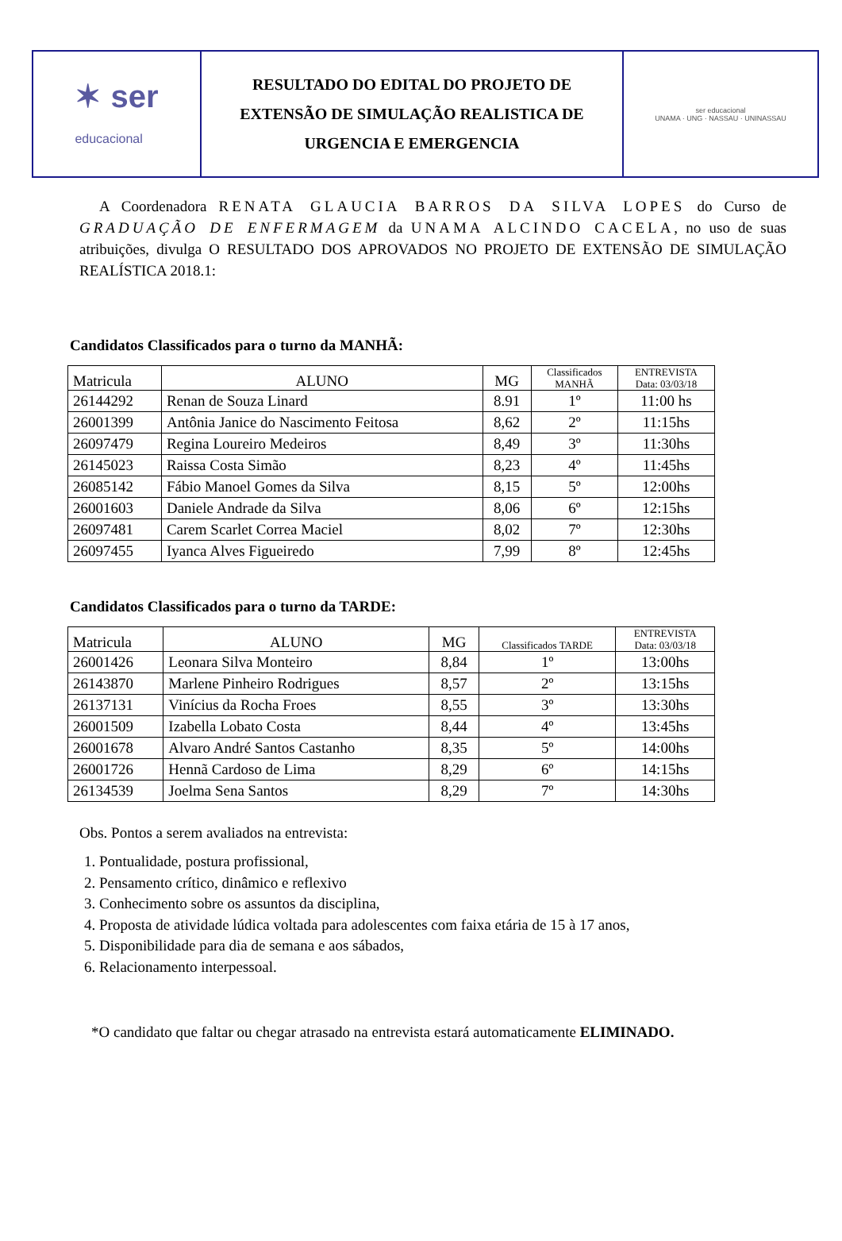✶ ser
educacional
RESULTADO DO EDITAL DO PROJETO DE
EXTENSÃO DE SIMULAÇÃO REALISTICA DE
URGENCIA E EMERGENCIA
ser educacional
UNAMA · UNG · NASSAU · UNINASSAU
A Coordenadora RENATA GLAUCIA BARROS DA SILVA LOPES do Curso de GRADUAÇÃO DE ENFERMAGEM da UNAMA ALCINDO CACELA, no uso de suas atribuições, divulga O RESULTADO DOS APROVADOS NO PROJETO DE EXTENSÃO DE SIMULAÇÃO REALÍSTICA 2018.1:
Candidatos Classificados para o turno da MANHÃ:
| Matricula | ALUNO | MG | Classificados MANHÃ | ENTREVISTA Data: 03/03/18 |
| --- | --- | --- | --- | --- |
| 26144292 | Renan de Souza Linard | 8.91 | 1º | 11:00 hs |
| 26001399 | Antônia Janice do Nascimento Feitosa | 8,62 | 2º | 11:15hs |
| 26097479 | Regina Loureiro Medeiros | 8,49 | 3º | 11:30hs |
| 26145023 | Raissa Costa Simão | 8,23 | 4º | 11:45hs |
| 26085142 | Fábio Manoel Gomes da Silva | 8,15 | 5º | 12:00hs |
| 26001603 | Daniele Andrade da Silva | 8,06 | 6º | 12:15hs |
| 26097481 | Carem Scarlet Correa Maciel | 8,02 | 7º | 12:30hs |
| 26097455 | Iyanca Alves Figueiredo | 7,99 | 8º | 12:45hs |
Candidatos Classificados para o turno da TARDE:
| Matricula | ALUNO | MG | Classificados TARDE | ENTREVISTA Data: 03/03/18 |
| --- | --- | --- | --- | --- |
| 26001426 | Leonara Silva Monteiro | 8,84 | 1º | 13:00hs |
| 26143870 | Marlene Pinheiro Rodrigues | 8,57 | 2º | 13:15hs |
| 26137131 | Vinícius da Rocha Froes | 8,55 | 3º | 13:30hs |
| 26001509 | Izabella Lobato Costa | 8,44 | 4º | 13:45hs |
| 26001678 | Alvaro André Santos Castanho | 8,35 | 5º | 14:00hs |
| 26001726 | Hennã Cardoso de Lima | 8,29 | 6º | 14:15hs |
| 26134539 | Joelma Sena Santos | 8,29 | 7º | 14:30hs |
Obs. Pontos a serem avaliados na entrevista:
1. Pontualidade, postura profissional,
2. Pensamento crítico, dinâmico e reflexivo
3. Conhecimento sobre os assuntos da disciplina,
4. Proposta de atividade lúdica voltada para adolescentes com faixa etária de 15 à 17 anos,
5. Disponibilidade para dia de semana e aos sábados,
6. Relacionamento interpessoal.
*O candidato que faltar ou chegar atrasado na entrevista estará automaticamente ELIMINADO.